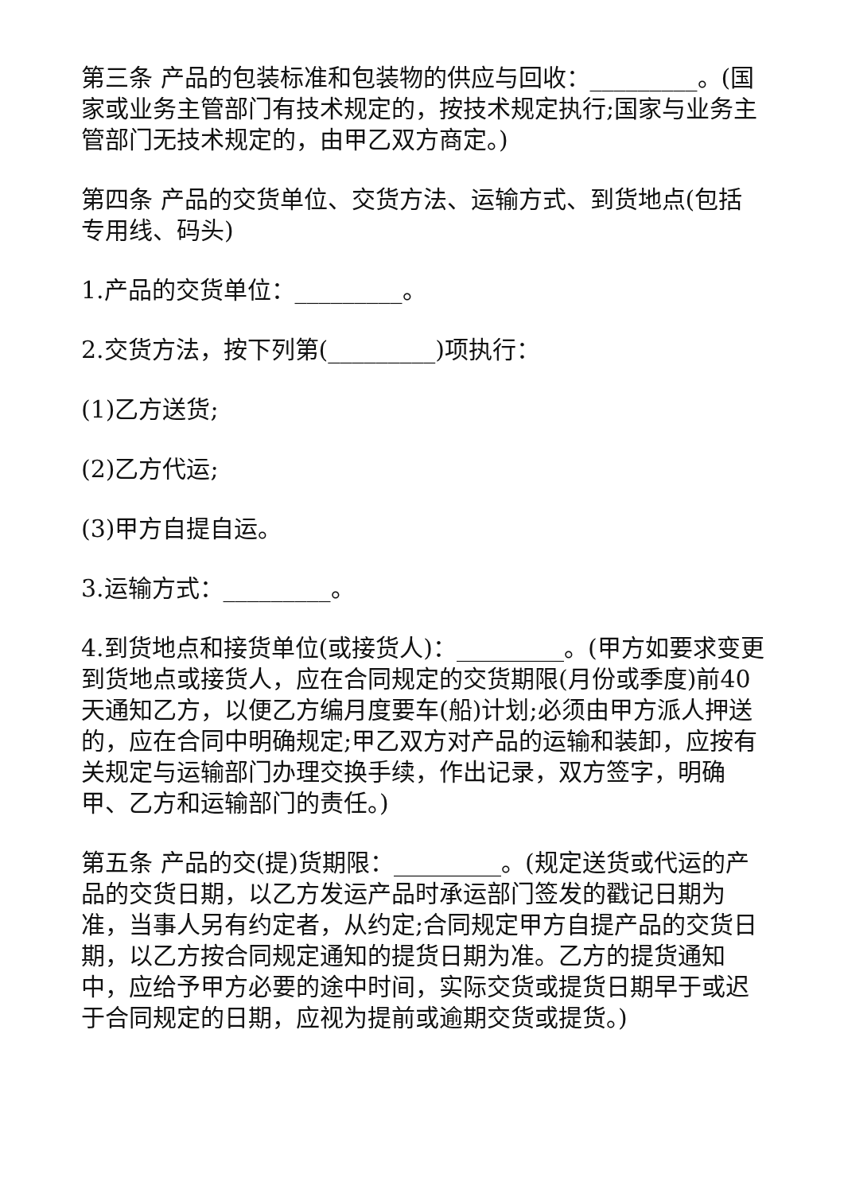第三条 产品的包装标准和包装物的供应与回收：_________。(国家或业务主管部门有技术规定的，按技术规定执行;国家与业务主管部门无技术规定的，由甲乙双方商定。)
第四条 产品的交货单位、交货方法、运输方式、到货地点(包括专用线、码头)
1.产品的交货单位：_________。
2.交货方法，按下列第(_________)项执行：
(1)乙方送货;
(2)乙方代运;
(3)甲方自提自运。
3.运输方式：_________。
4.到货地点和接货单位(或接货人)：_________。(甲方如要求变更到货地点或接货人，应在合同规定的交货期限(月份或季度)前40天通知乙方，以便乙方编月度要车(船)计划;必须由甲方派人押送的，应在合同中明确规定;甲乙双方对产品的运输和装卸，应按有关规定与运输部门办理交换手续，作出记录，双方签字，明确甲、乙方和运输部门的责任。)
第五条 产品的交(提)货期限：_________。(规定送货或代运的产品的交货日期，以乙方发运产品时承运部门签发的戳记日期为准，当事人另有约定者，从约定;合同规定甲方自提产品的交货日期，以乙方按合同规定通知的提货日期为准。乙方的提货通知中，应给予甲方必要的途中时间，实际交货或提货日期早于或迟于合同规定的日期，应视为提前或逾期交货或提货。)